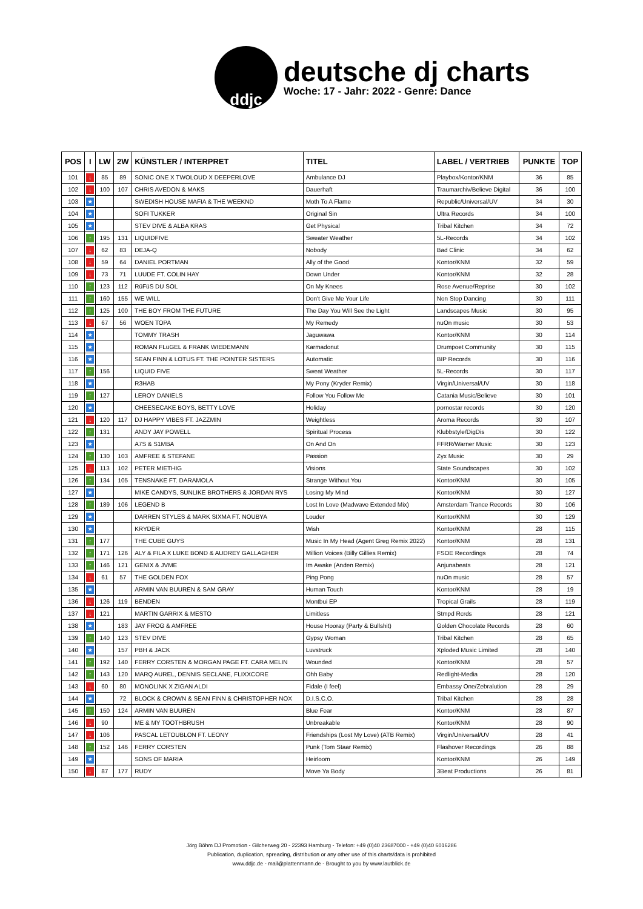ddjc
deutsche dj charts
Woche: 17 - Jahr: 2022 - Genre: Dance
| POS | I | LW | 2W | KÜNSTLER / INTERPRET | TITEL | LABEL / VERTRIEB | PUNKTE | TOP |
| --- | --- | --- | --- | --- | --- | --- | --- | --- |
| 101 | ↓ | 85 | 89 | SONIC ONE X TWOLOUD X DEEPERLOVE | Ambulance DJ | Playbox/Kontor/KNM | 36 | 85 |
| 102 | ↓ | 100 | 107 | CHRIS AVEDON & MAKS | Dauerhaft | Traumarchiv/Believe Digital | 36 | 100 |
| 103 | ★ | | | SWEDISH HOUSE MAFIA & THE WEEKND | Moth To A Flame | Republic/Universal/UV | 34 | 30 |
| 104 | ★ | | | SOFI TUKKER | Original Sin | Ultra Records | 34 | 100 |
| 105 | ★ | | | STEV DIVE & ALBA KRAS | Get Physical | Tribal Kitchen | 34 | 72 |
| 106 | ↑ | 195 | 131 | LIQUIDFIVE | Sweater Weather | 5L-Records | 34 | 102 |
| 107 | ↓ | 62 | 83 | DEJA-Q | Nobody | Bad Clinic | 34 | 62 |
| 108 | ↓ | 59 | 64 | DANIEL PORTMAN | Ally of the Good | Kontor/KNM | 32 | 59 |
| 109 | ↓ | 73 | 71 | LUUDE FT. COLIN HAY | Down Under | Kontor/KNM | 32 | 28 |
| 110 | ↑ | 123 | 112 | RüFüS DU SOL | On My Knees | Rose Avenue/Reprise | 30 | 102 |
| 111 | ↑ | 160 | 155 | WE WILL | Don't Give Me Your Life | Non Stop Dancing | 30 | 111 |
| 112 | ↑ | 125 | 100 | THE BOY FROM THE FUTURE | The Day You Will See the Light | Landscapes Music | 30 | 95 |
| 113 | ↓ | 67 | 56 | WOEN TOPA | My Remedy | nuOn music | 30 | 53 |
| 114 | ★ | | | TOMMY TRASH | Jaguwawa | Kontor/KNM | 30 | 114 |
| 115 | ★ | | | ROMAN FLüGEL & FRANK WIEDEMANN | Karmadonut | Drumpoet Community | 30 | 115 |
| 116 | ★ | | | SEAN FINN & LOTUS FT. THE POINTER SISTERS | Automatic | BIP Records | 30 | 116 |
| 117 | ↑ | 156 | | LIQUID FIVE | Sweat Weather | 5L-Records | 30 | 117 |
| 118 | ★ | | | R3HAB | My Pony (Kryder Remix) | Virgin/Universal/UV | 30 | 118 |
| 119 | ↑ | 127 | | LEROY DANIELS | Follow You Follow Me | Catania Music/Believe | 30 | 101 |
| 120 | ★ | | | CHEESECAKE BOYS, BETTY LOVE | Holiday | pornostar records | 30 | 120 |
| 121 | ↓ | 120 | 117 | DJ HAPPY VIBES FT. JAZZMIN | Weightless | Aroma Records | 30 | 107 |
| 122 | ↑ | 131 | | ANDY JAY POWELL | Spiritual Process | Klubbstyle/DigDis | 30 | 122 |
| 123 | ★ | | | A7S & S1MBA | On And On | FFRR/Warner Music | 30 | 123 |
| 124 | ↑ | 130 | 103 | AMFREE & STEFANE | Passion | Zyx Music | 30 | 29 |
| 125 | ↓ | 113 | 102 | PETER MIETHIG | Visions | State Soundscapes | 30 | 102 |
| 126 | ↑ | 134 | 105 | TENSNAKE FT. DARAMOLA | Strange Without You | Kontor/KNM | 30 | 105 |
| 127 | ★ | | | MIKE CANDYS, SUNLIKE BROTHERS & JORDAN RYS | Losing My Mind | Kontor/KNM | 30 | 127 |
| 128 | ↑ | 189 | 106 | LEGEND B | Lost In Love (Madwave Extended Mix) | Amsterdam Trance Records | 30 | 106 |
| 129 | ★ | | | DARREN STYLES & MARK SIXMA FT. NOUBYA | Louder | Kontor/KNM | 30 | 129 |
| 130 | ★ | | | KRYDER | Wish | Kontor/KNM | 28 | 115 |
| 131 | ↑ | 177 | | THE CUBE GUYS | Music In My Head (Agent Greg Remix 2022) | Kontor/KNM | 28 | 131 |
| 132 | ↑ | 171 | 126 | ALY & FILA X LUKE BOND & AUDREY GALLAGHER | Million Voices (Billy Gillies Remix) | FSOE Recordings | 28 | 74 |
| 133 | ↑ | 146 | 121 | GENIX & JVME | Im Awake (Anden Remix) | Anjunabeats | 28 | 121 |
| 134 | ↓ | 61 | 57 | THE GOLDEN FOX | Ping Pong | nuOn music | 28 | 57 |
| 135 | ★ | | | ARMIN VAN BUUREN & SAM GRAY | Human Touch | Kontor/KNM | 28 | 19 |
| 136 | ↓ | 126 | 119 | BENDEN | Montbui EP | Tropical Grails | 28 | 119 |
| 137 | ↓ | 121 | | MARTIN GARRIX & MESTO | Limitless | Stmpd Rcrds | 28 | 121 |
| 138 | ★ | | 183 | JAY FROG & AMFREE | House Hooray (Party & Bullshit) | Golden Chocolate Records | 28 | 60 |
| 139 | ↑ | 140 | 123 | STEV DIVE | Gypsy Woman | Tribal Kitchen | 28 | 65 |
| 140 | ★ | | 157 | PBH & JACK | Luvstruck | Xploded Music Limited | 28 | 140 |
| 141 | ↑ | 192 | 140 | FERRY CORSTEN & MORGAN PAGE FT. CARA MELIN | Wounded | Kontor/KNM | 28 | 57 |
| 142 | ↑ | 143 | 120 | MARQ AUREL, DENNIS SECLANE, FLIXXCORE | Ohh Baby | Redlight-Media | 28 | 120 |
| 143 | ↓ | 60 | 80 | MONOLINK X ZIGAN ALDI | Fidale (I feel) | Embassy One/Zebralution | 28 | 29 |
| 144 | ★ | | 72 | BLOCK & CROWN & SEAN FINN & CHRISTOPHER NOX | D.I.S.C.O. | Tribal Kitchen | 28 | 28 |
| 145 | ↑ | 150 | 124 | ARMIN VAN BUUREN | Blue Fear | Kontor/KNM | 28 | 87 |
| 146 | ↓ | 90 | | ME & MY TOOTHBRUSH | Unbreakable | Kontor/KNM | 28 | 90 |
| 147 | ↓ | 106 | | PASCAL LETOUBLON FT. LEONY | Friendships (Lost My Love) (ATB Remix) | Virgin/Universal/UV | 28 | 41 |
| 148 | ↑ | 152 | 146 | FERRY CORSTEN | Punk (Tom Staar Remix) | Flashover Recordings | 26 | 88 |
| 149 | ★ | | | SONS OF MARIA | Heirloom | Kontor/KNM | 26 | 149 |
| 150 | ↓ | 87 | 177 | RUDY | Move Ya Body | 3Beat Productions | 26 | 81 |
Jörg Böhm DJ Promotion - Gilcherweg 20 - 22393 Hamburg - Telefon: +49 (0)40 23687000 - +49 (0)40 6016286
Publication, duplication, spreading, distribution or any other use of this charts/data is prohibited
www.ddjc.de - mail@plattenmann.de - Brought to you by www.lautblick.de